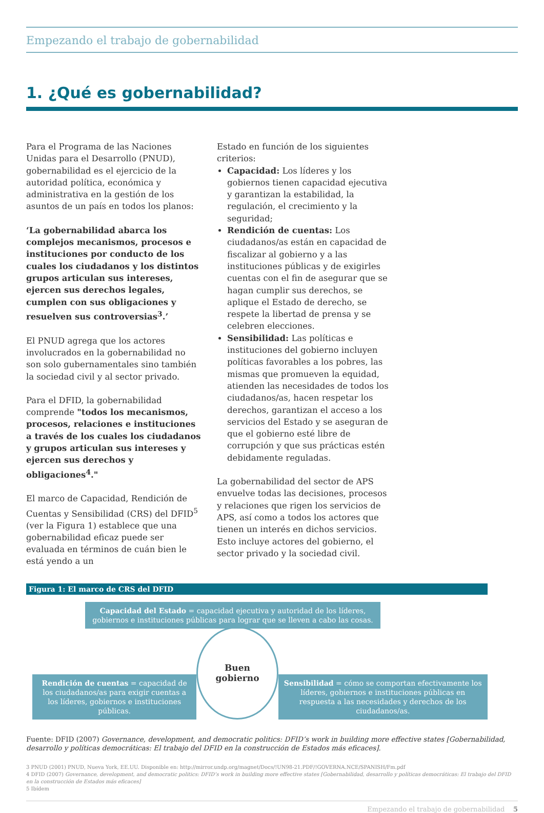Empezando el trabajo de gobernabilidad
1. ¿Qué es gobernabilidad?
Para el Programa de las Naciones Unidas para el Desarrollo (PNUD), gobernabilidad es el ejercicio de la autoridad política, económica y administrativa en la gestión de los asuntos de un país en todos los planos:
‘La gobernabilidad abarca los complejos mecanismos, procesos e instituciones por conducto de los cuales los ciudadanos y los distintos grupos articulan sus intereses, ejercen sus derechos legales, cumplen con sus obligaciones y resuelven sus controversias<sup>3</sup>.’
El PNUD agrega que los actores involucrados en la gobernabilidad no son solo gubernamentales sino también la sociedad civil y al sector privado.
Para el DFID, la gobernabilidad comprende "todos los mecanismos, procesos, relaciones e instituciones a través de los cuales los ciudadanos y grupos articulan sus intereses y ejercen sus derechos y obligaciones<sup>4</sup>."
El marco de Capacidad, Rendición de Cuentas y Sensibilidad (CRS) del DFID<sup>5</sup> (ver la Figura 1) establece que una gobernabilidad eficaz puede ser evaluada en términos de cuán bien le está yendo a un
Estado en función de los siguientes criterios:
Capacidad: Los líderes y los gobiernos tienen capacidad ejecutiva y garantizan la estabilidad, la regulación, el crecimiento y la seguridad;
Rendición de cuentas: Los ciudadanos/as están en capacidad de fiscalizar al gobierno y a las instituciones públicas y de exigirles cuentas con el fin de asegurar que se hagan cumplir sus derechos, se aplique el Estado de derecho, se respete la libertad de prensa y se celebren elecciones.
Sensibilidad: Las políticas e instituciones del gobierno incluyen políticas favorables a los pobres, las mismas que promueven la equidad, atienden las necesidades de todos los ciudadanos/as, hacen respetar los derechos, garantizan el acceso a los servicios del Estado y se aseguran de que el gobierno esté libre de corrupción y que sus prácticas estén debidamente reguladas.
La gobernabilidad del sector de APS envuelve todas las decisiones, procesos y relaciones que rigen los servicios de APS, así como a todos los actores que tienen un interés en dichos servicios. Esto incluye actores del gobierno, el sector privado y la sociedad civil.
Figura 1: El marco de CRS del DFID
Capacidad del Estado = capacidad ejecutiva y autoridad de los líderes, gobiernos e instituciones públicas para lograr que se lleven a cabo las cosas.
Rendición de cuentas = capacidad de los ciudadanos/as para exigir cuentas a los líderes, gobiernos e instituciones públicas.
Buen
gobierno
Sensibilidad = cómo se comportan efectivamente los líderes, gobiernos e instituciones públicas en respuesta a las necesidades y derechos de los ciudadanos/as.
Fuente: DFID (2007) Governance, development, and democratic politics: DFID’s work in building more effective states [Gobernabilidad, desarrollo y políticas democráticas: El trabajo del DFID en la construcción de Estados más eficaces].
3 PNUD (2001) PNUD, Nueva York, EE.UU. Disponible en: http://mirror.undp.org/magnet/Docs/!UN98-21.PDF/!GOVERNA.NCE/SPANISH/Fm.pdf
4 DFID (2007) Governance, development, and democratic politics: DFID’s work in building more effective states [Gobernabilidad, desarrollo y políticas democráticas: El trabajo del DFID en la construcción de Estados más eficaces]
5 Ibídem
Empezando el trabajo de gobernabilidad 5